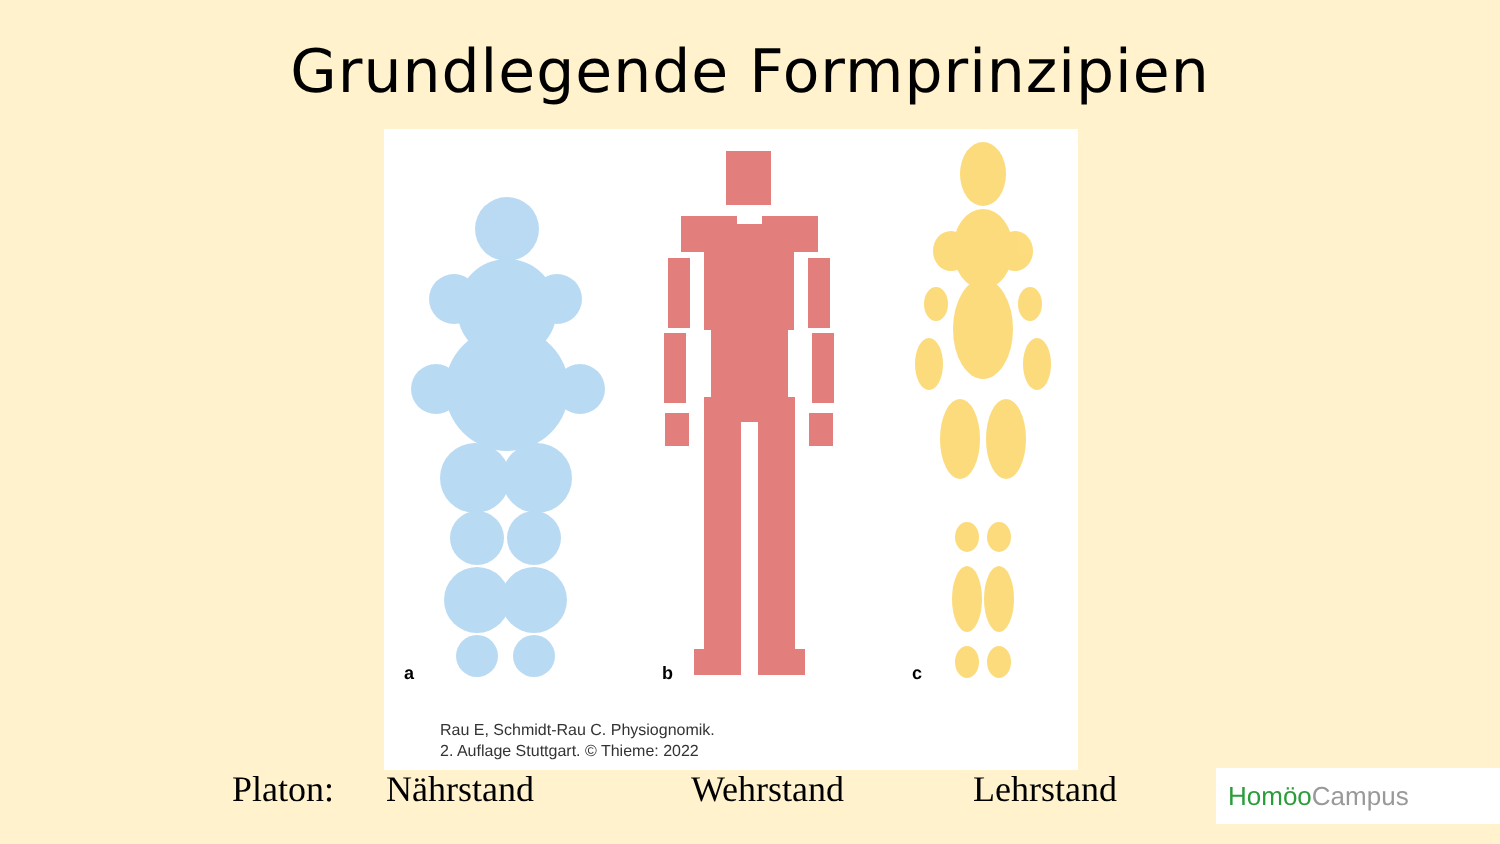Grundlegende Formprinzipien
a
b
c
Rau E, Schmidt-Rau C. Physiognomik.
2. Auflage Stuttgart. © Thieme: 2022
Platon: Nährstand Wehrstand Lehrstand HomöoCampus